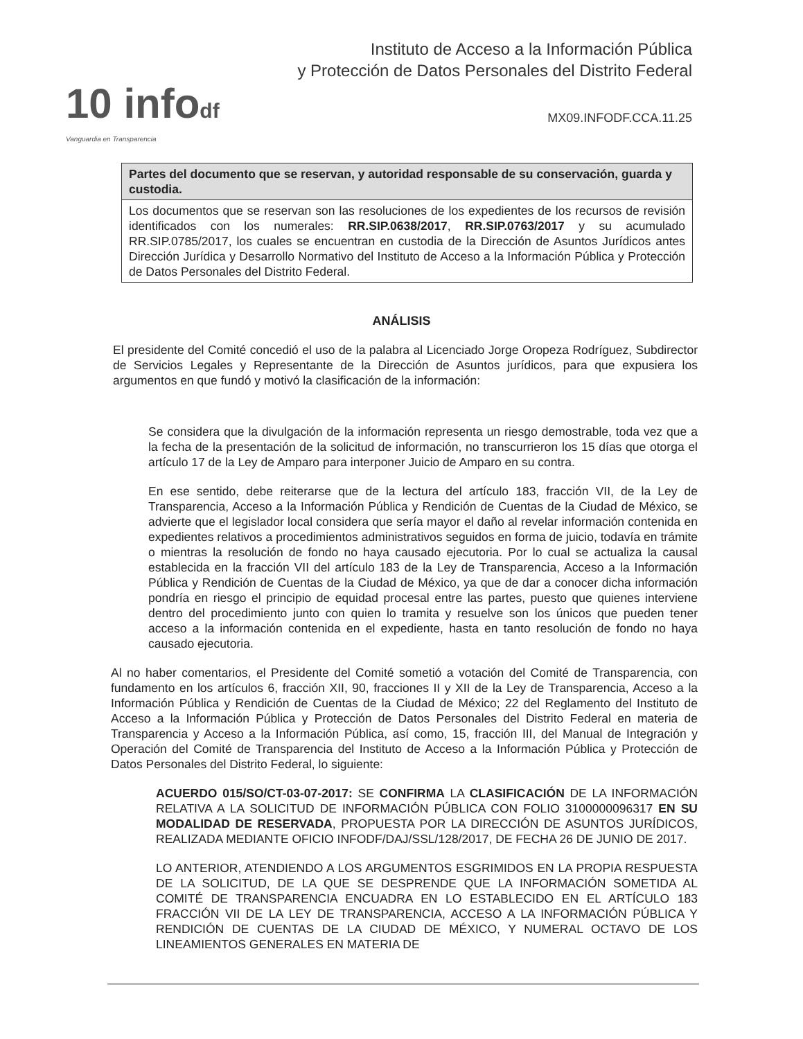10 infodf
Vanguardia en Transparencia
Instituto de Acceso a la Información Pública
y Protección de Datos Personales del Distrito Federal
MX09.INFODF.CCA.11.25
| Partes del documento que se reservan, y autoridad responsable de su conservación, guarda y custodia. |
| --- |
| Los documentos que se reservan son las resoluciones de los expedientes de los recursos de revisión identificados con los numerales: RR.SIP.0638/2017 , RR.SIP.0763/2017 y su acumulado RR.SIP.0785/2017, los cuales se encuentran en custodia de la Dirección de Asuntos Jurídicos antes Dirección Jurídica y Desarrollo Normativo del Instituto de Acceso a la Información Pública y Protección de Datos Personales del Distrito Federal. |
ANÁLISIS
El presidente del Comité concedió el uso de la palabra al Licenciado Jorge Oropeza Rodríguez, Subdirector de Servicios Legales y Representante de la Dirección de Asuntos jurídicos, para que expusiera los argumentos en que fundó y motivó la clasificación de la información:
Se considera que la divulgación de la información representa un riesgo demostrable, toda vez que a la fecha de la presentación de la solicitud de información, no transcurrieron los 15 días que otorga el artículo 17 de la Ley de Amparo para interponer Juicio de Amparo en su contra.
En ese sentido, debe reiterarse que de la lectura del artículo 183, fracción VII, de la Ley de Transparencia, Acceso a la Información Pública y Rendición de Cuentas de la Ciudad de México, se advierte que el legislador local considera que sería mayor el daño al revelar información contenida en expedientes relativos a procedimientos administrativos seguidos en forma de juicio, todavía en trámite o mientras la resolución de fondo no haya causado ejecutoria. Por lo cual se actualiza la causal establecida en la fracción VII del artículo 183 de la Ley de Transparencia, Acceso a la Información Pública y Rendición de Cuentas de la Ciudad de México, ya que de dar a conocer dicha información pondría en riesgo el principio de equidad procesal entre las partes, puesto que quienes interviene dentro del procedimiento junto con quien lo tramita y resuelve son los únicos que pueden tener acceso a la información contenida en el expediente, hasta en tanto resolución de fondo no haya causado ejecutoria.
Al no haber comentarios, el Presidente del Comité sometió a votación del Comité de Transparencia, con fundamento en los artículos 6, fracción XII, 90, fracciones II y XII de la Ley de Transparencia, Acceso a la Información Pública y Rendición de Cuentas de la Ciudad de México; 22 del Reglamento del Instituto de Acceso a la Información Pública y Protección de Datos Personales del Distrito Federal en materia de Transparencia y Acceso a la Información Pública, así como, 15, fracción III, del Manual de Integración y Operación del Comité de Transparencia del Instituto de Acceso a la Información Pública y Protección de Datos Personales del Distrito Federal, lo siguiente:
ACUERDO 015/SO/CT-03-07-2017: SE CONFIRMA LA CLASIFICACIÓN DE LA INFORMACIÓN RELATIVA A LA SOLICITUD DE INFORMACIÓN PÚBLICA CON FOLIO 3100000096317 EN SU MODALIDAD DE RESERVADA, PROPUESTA POR LA DIRECCIÓN DE ASUNTOS JURÍDICOS, REALIZADA MEDIANTE OFICIO INFODF/DAJ/SSL/128/2017, DE FECHA 26 DE JUNIO DE 2017.
LO ANTERIOR, ATENDIENDO A LOS ARGUMENTOS ESGRIMIDOS EN LA PROPIA RESPUESTA DE LA SOLICITUD, DE LA QUE SE DESPRENDE QUE LA INFORMACIÓN SOMETIDA AL COMITÉ DE TRANSPARENCIA ENCUADRA EN LO ESTABLECIDO EN EL ARTÍCULO 183 FRACCIÓN VII DE LA LEY DE TRANSPARENCIA, ACCESO A LA INFORMACIÓN PÚBLICA Y RENDICIÓN DE CUENTAS DE LA CIUDAD DE MÉXICO, Y NUMERAL OCTAVO DE LOS LINEAMIENTOS GENERALES EN MATERIA DE